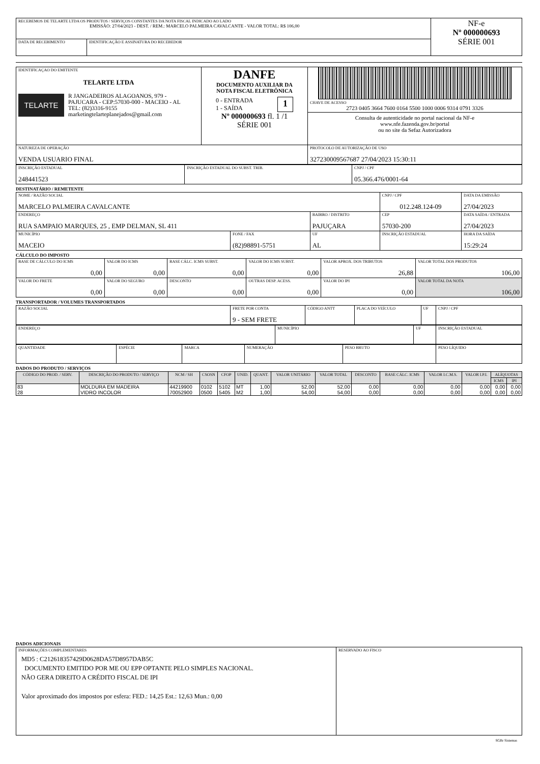| RECEBEMOS DE TELARTE LTDA OS PRODUTOS / SERVIÇOS CONSTANTES DA NOTA FISCAL INDICADO AO LADO EMISSÃO: 27/04/2023 - DEST. / REM.: MARCELO PALMEIRA CAVALCANTE - VALOR TOTAL: R$ 106,00 | | NF-e Nº 000000693 SÉRIE 001 |
| DATA DE RECEBIMENTO | IDENTIFICAÇÃO E ASSINATURA DO RECEBEDOR | |
| IDENTIFICAÇAO DO EMITENTE TELARTE LTDA TELARTE R JANGADEIROS ALAGOANOS, 979 - PAJUCARA - CEP:57030-000 - MACEIO - AL TEL: (82)3316-9155 marketingtelarteplanejados@gmail.com | DANFE DOCUMENTO AUXILIAR DA NOTA FISCAL ELETRÔNICA 0 - ENTRADA 1 - SAÍDA 1 Nº 000000693 fl. 1 /1 SÉRIE 001 | CHAVE DE ACESSO 2723 0405 3664 7600 0164 5500 1000 0006 9314 0791 3326 Consulta de autenticidade no portal nacional da NF-e www.nfe.fazenda.gov.br/portal ou no site da Sefaz Autorizadora |
| NATUREZA DE OPERAÇÃO VENDA USUARIO FINAL | | PROTOCOLO DE AUTORIZAÇÃO DE USO 327230009567687 27/04/2023 15:30:11 |
| INSCRIÇÃO ESTADUAL 248441523 | INSCRIÇÃO ESTADUAL DO SUBST. TRIB. | CNPJ / CPF 05.366.476/0001-64 |
DESTINATÁRIO / REMETENTE
| NOME / RAZÃO SOCIAL MARCELO PALMEIRA CAVALCANTE | | | CNPJ / CPF 012.248.124-09 | | DATA DA EMISSÃO 27/04/2023 |
| ENDEREÇO RUA SAMPAIO MARQUES, 25 , EMP DELMAN, SL 411 | | BAIRRO / DISTRITO PAJUÇARA | | CEP 57030-200 | DATA SAÍDA / ENTRADA 27/04/2023 |
| MUNICÍPIO MACEIO | FONE / FAX (82)98891-5751 | UF AL | INSCRIÇÃO ESTADUAL | | HORA DA SAÍDA 15:29:24 |
CÁLCULO DO IMPOSTO
| BASE DE CÁLCULO DO ICMS 0,00 | VALOR DO ICMS 0,00 | BASE CÁLC. ICMS SUBST. 0,00 | VALOR DO ICMS SUBST. 0,00 | VALOR APROX. DOS TRIBUTOS 26,88 | VALOR TOTAL DOS PRODUTOS 106,00 |
| VALOR DO FRETE 0,00 | VALOR DO SEGURO 0,00 | DESCONTO 0,00 | OUTRAS DESP. ACESS. 0,00 | VALOR DO IPI 0,00 | VALOR TOTAL DA NOTA 106,00 |
TRANSPORTADOR / VOLUMES TRANSPORTADOS
| RAZÃO SOCIAL | FRETE POR CONTA 9 - SEM FRETE | CÓDIGO ANTT | PLACA DO VEÍCULO | UF | CNPJ / CPF |
| ENDEREÇO | MUNICÍPIO | UF | INSCRIÇÃO ESTADUAL |
| QUANTIDADE | ESPÉCIE | MARCA | NUMERAÇÃO | PESO BRUTO | PESO LÍQUIDO |
DADOS DO PRODUTO / SERVIÇOS
| CÓDIGO DO PROD. / SERV. | DESCRIÇÃO DO PRODUTO / SERVIÇO | NCM / SH | CSOSN | CFOP | UNID. | QUANT. | VALOR UNITÁRIO | VALOR TOTAL | DESCONTO | BASE CÁLC. ICMS | VALOR I.C.M.S. | VALOR I.P.I. | ALÍQUOTAS | |
| --- | --- | --- | --- | --- | --- | --- | --- | --- | --- | --- | --- | --- | --- | --- |
| | | | | | | | | | | | | | ICMS | IPI |
| 83 | MOLDURA EM MADEIRA | 44219900 | 0102 | 5102 | MT | 1,00 | 52,00 | 52,00 | 0,00 | 0,00 | 0,00 | 0,00 | 0,00 | 0,00 |
| 28 | VIDRO INCOLOR | 70052900 | 0500 | 5405 | M2 | 1,00 | 54,00 | 54,00 | 0,00 | 0,00 | 0,00 | 0,00 | 0,00 | 0,00 |
DADOS ADICIONAIS
| INFORMAÇÕES COMPLEMENTARES MD5 : C212618357429D0628DA57D8957DAB5C DOCUMENTO EMITIDO POR ME OU EPP OPTANTE PELO SIMPLES NACIONAL. NÃO GERA DIREITO A CRÉDITO FISCAL DE IPI Valor aproximado dos impostos por esfera: FED.: 14,25 Est.: 12,63 Mun.: 0,00 | RESERVADO AO FISCO |
SGBr Sistemas